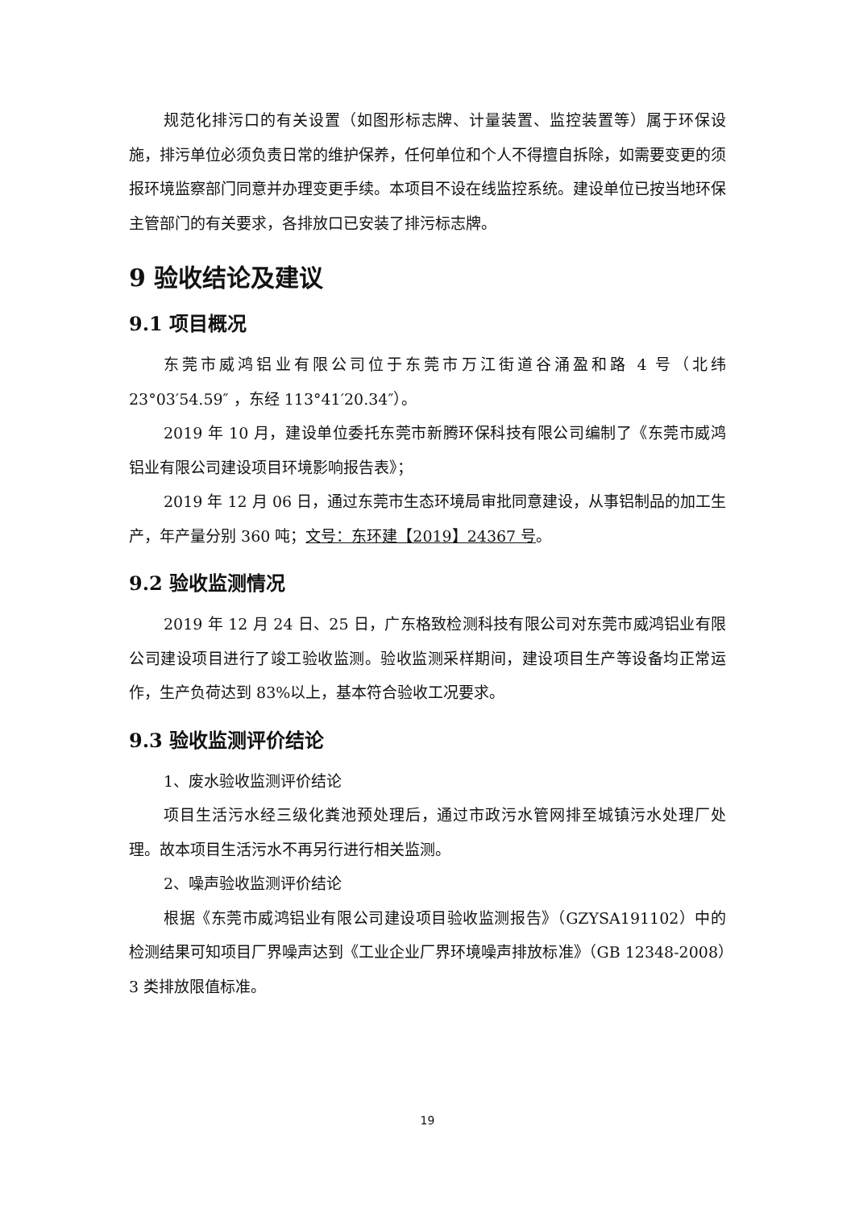规范化排污口的有关设置（如图形标志牌、计量装置、监控装置等）属于环保设施，排污单位必须负责日常的维护保养，任何单位和个人不得擅自拆除，如需要变更的须报环境监察部门同意并办理变更手续。本项目不设在线监控系统。建设单位已按当地环保主管部门的有关要求，各排放口已安装了排污标志牌。
9 验收结论及建议
9.1 项目概况
东莞市威鸿铝业有限公司位于东莞市万江街道谷涌盈和路 4 号（北纬 23°03′54.59″ ，东经 113°41′20.34″）。
2019 年 10 月，建设单位委托东莞市新腾环保科技有限公司编制了《东莞市威鸿铝业有限公司建设项目环境影响报告表》；
2019 年 12 月 06 日，通过东莞市生态环境局审批同意建设，从事铝制品的加工生产，年产量分别 360 吨；文号：东环建【2019】24367 号。
9.2 验收监测情况
2019 年 12 月 24 日、25 日，广东格致检测科技有限公司对东莞市威鸿铝业有限公司建设项目进行了竣工验收监测。验收监测采样期间，建设项目生产等设备均正常运作，生产负荷达到 83%以上，基本符合验收工况要求。
9.3 验收监测评价结论
1、废水验收监测评价结论
项目生活污水经三级化粪池预处理后，通过市政污水管网排至城镇污水处理厂处理。故本项目生活污水不再另行进行相关监测。
2、噪声验收监测评价结论
根据《东莞市威鸿铝业有限公司建设项目验收监测报告》（GZYSA191102）中的检测结果可知项目厂界噪声达到《工业企业厂界环境噪声排放标准》（GB 12348-2008）3 类排放限值标准。
19